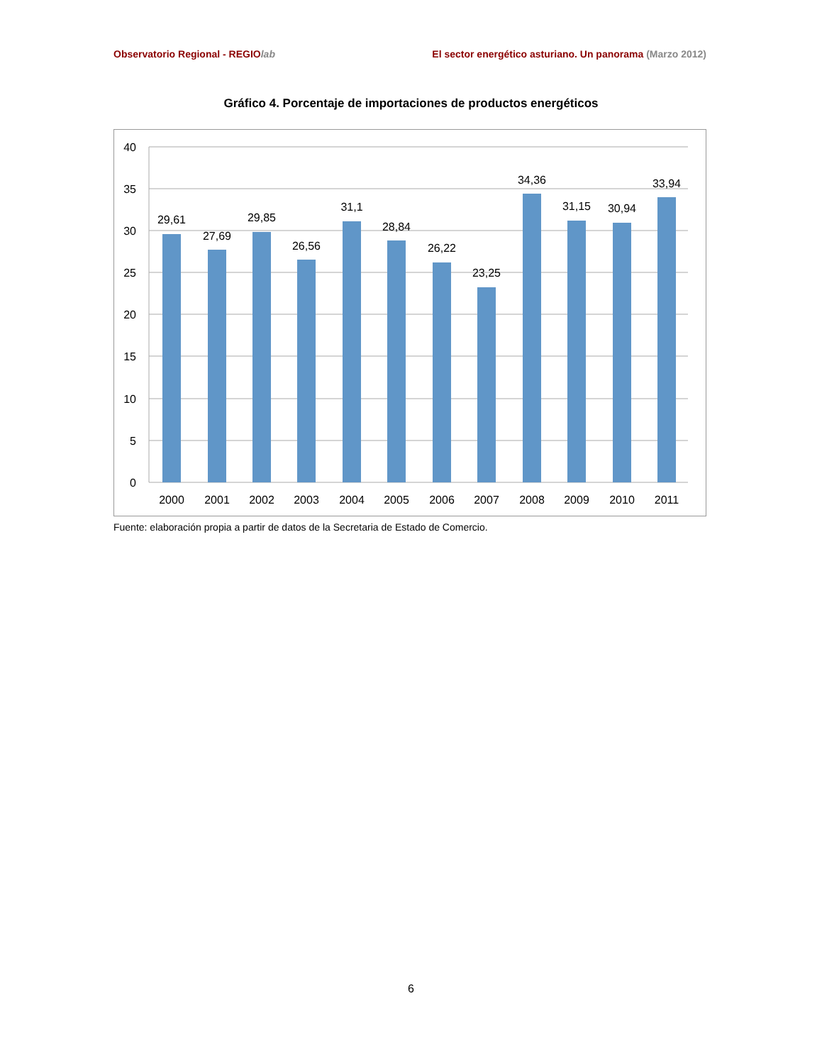Observatorio Regional - REGIOlab El sector energético asturiano. Un panorama (Marzo 2012)
Gráfico 4. Porcentaje de importaciones de productos energéticos
0
5
10
15
20
25
30
35
40
29,61
27,69
29,85
26,56
31,1
28,84
26,22
23,25
34,36
31,15
30,94
33,94
2000
2001
2002
2003
2004
2005
2006
2007
2008
2009
2010
2011
Fuente: elaboración propia a partir de datos de la Secretaria de Estado de Comercio.
6